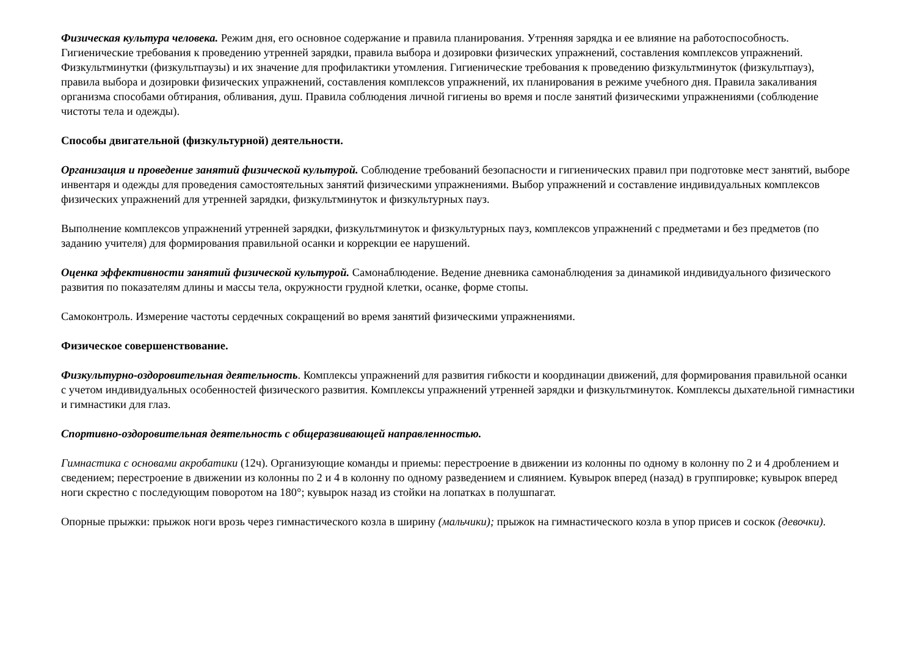Физическая культура человека. Режим дня, его основное содержание и правила планирования. Утренняя зарядка и ее влияние на работоспособность. Гигиенические требования к проведению утренней зарядки, правила выбора и дозировки физических упражнений, составления комплексов упражнений. Физкультминутки (физкультпаузы) и их значение для профилактики утомления. Гигиенические требования к проведению физкультминуток (физкультпауз), правила выбора и дозировки физических упражнений, составления комплексов упражнений, их планирования в режиме учебного дня. Правила закаливания организма способами обтирания, обливания, душ. Правила соблюдения личной гигиены во время и после занятий физическими упражнениями (соблюдение чистоты тела и одежды).
Способы двигательной (физкультурной) деятельности.
Организация и проведение занятий физической культурой. Соблюдение требований безопасности и гигиенических правил при подготовке мест занятий, выборе инвентаря и одежды для проведения самостоятельных занятий физическими упражнениями. Выбор упражнений и составление индивидуальных комплексов физических упражнений для утренней зарядки, физкультминуток и физкультурных пауз.
Выполнение комплексов упражнений утренней зарядки, физкультминуток и физкультурных пауз, комплексов упражнений с предметами и без предметов (по заданию учителя) для формирования правильной осанки и коррекции ее нарушений.
Оценка эффективности занятий физической культурой. Самонаблюдение. Ведение дневника самонаблюдения за динамикой индивидуального физического развития по показателям длины и массы тела, окружности грудной клетки, осанке, форме стопы.
Самоконтроль. Измерение частоты сердечных сокращений во время занятий физическими упражнениями.
Физическое совершенствование.
Физкультурно-оздоровительная деятельность. Комплексы упражнений для развития гибкости и координации движений, для формирования правильной осанки с учетом индивидуальных особенностей физического развития. Комплексы упражнений утренней зарядки и физкультминуток. Комплексы дыхательной гимнастики и гимнастики для глаз.
Спортивно-оздоровительная деятельность с общеразвивающей направленностью.
Гимнастика с основами акробатики (12ч). Организующие команды и приемы: перестроение в движении из колонны по одному в колонну по 2 и 4 дроблением и сведением; перестроение в движении из колонны по 2 и 4 в колонну по одному разведением и слиянием. Кувырок вперед (назад) в группировке; кувырок вперед ноги скрестно с последующим поворотом на 180°; кувырок назад из стойки на лопатках в полушпагат.
Опорные прыжки: прыжок ноги врозь через гимнастического козла в ширину (мальчики); прыжок на гимнастического козла в упор присев и соскок (девочки).